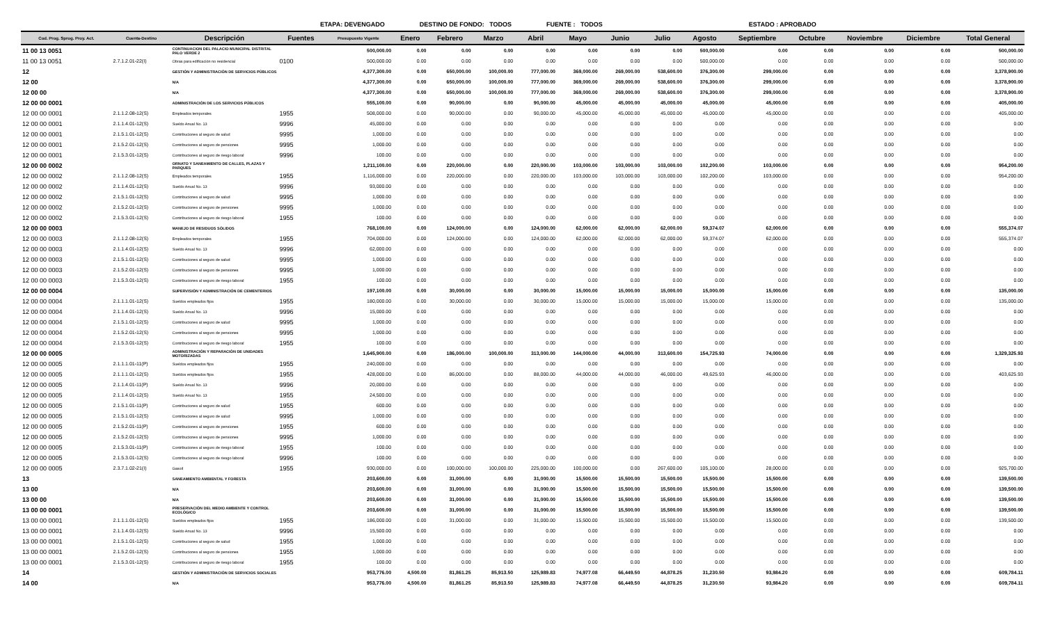ETAPA: DEVENGADO DESTINO DE FONDO: TODOS FUENTE : TODOS ESTADO : APROBADO
| Cod. Prog. Sprog. Proy. Act. | Cuenta-Destino | Descripción | Fuentes | Presupuesto Vigente | Enero | Febrero | Marzo | Abril | Mayo | Junio | Julio | Agosto | Septiembre | Octubre | Noviembre | Diciembre | Total General |
| --- | --- | --- | --- | --- | --- | --- | --- | --- | --- | --- | --- | --- | --- | --- | --- | --- | --- |
| 11 00 13 0051 | | CONTINUACION DEL PALACIO MUNICIPAL DISTRITAL PALO VERDE 2 | | 500,000.00 | 0.00 | 0.00 | 0.00 | 0.00 | 0.00 | 0.00 | 0.00 | 500,000.00 | 0.00 | 0.00 | 0.00 | 0.00 | 500,000.00 |
| 11 00 13 0051 | 2.7.1.2.01-22(I) | Obras para edificación no residencial | 0100 | 500,000.00 | 0.00 | 0.00 | 0.00 | 0.00 | 0.00 | 0.00 | 0.00 | 500,000.00 | 0.00 | 0.00 | 0.00 | 0.00 | 500,000.00 |
| 12 | | GESTIÓN Y ADMINISTRACIÓN DE SERVICIOS PÚBLICOS | | 4,377,300.00 | 0.00 | 650,000.00 | 100,000.00 | 777,000.00 | 369,000.00 | 269,000.00 | 538,600.00 | 376,300.00 | 299,000.00 | 0.00 | 0.00 | 0.00 | 3,378,900.00 |
| 12 00 | | N/A | | 4,377,300.00 | 0.00 | 650,000.00 | 100,000.00 | 777,000.00 | 369,000.00 | 269,000.00 | 538,600.00 | 376,300.00 | 299,000.00 | 0.00 | 0.00 | 0.00 | 3,378,900.00 |
| 12 00 00 | | N/A | | 4,377,300.00 | 0.00 | 650,000.00 | 100,000.00 | 777,000.00 | 369,000.00 | 269,000.00 | 538,600.00 | 376,300.00 | 299,000.00 | 0.00 | 0.00 | 0.00 | 3,378,900.00 |
| 12 00 00 0001 | | ADMINISTRACIÓN DE LOS SERVICIOS PÚBLICOS | | 555,100.00 | 0.00 | 90,000.00 | 0.00 | 90,000.00 | 45,000.00 | 45,000.00 | 45,000.00 | 45,000.00 | 45,000.00 | 0.00 | 0.00 | 0.00 | 405,000.00 |
| 12 00 00 0001 | 2.1.1.2.08-12(S) | Empleados temporales | 1955 | 508,000.00 | 0.00 | 90,000.00 | 0.00 | 90,000.00 | 45,000.00 | 45,000.00 | 45,000.00 | 45,000.00 | 45,000.00 | 0.00 | 0.00 | 0.00 | 405,000.00 |
| 12 00 00 0001 | 2.1.1.4.01-12(S) | Sueldo Anual No. 13 | 9996 | 45,000.00 | 0.00 | 0.00 | 0.00 | 0.00 | 0.00 | 0.00 | 0.00 | 0.00 | 0.00 | 0.00 | 0.00 | 0.00 | 0.00 |
| 12 00 00 0001 | 2.1.5.1.01-12(S) | Contribuciones al seguro de salud | 9995 | 1,000.00 | 0.00 | 0.00 | 0.00 | 0.00 | 0.00 | 0.00 | 0.00 | 0.00 | 0.00 | 0.00 | 0.00 | 0.00 | 0.00 |
| 12 00 00 0001 | 2.1.5.2.01-12(S) | Contribuciones al seguro de pensiones | 9995 | 1,000.00 | 0.00 | 0.00 | 0.00 | 0.00 | 0.00 | 0.00 | 0.00 | 0.00 | 0.00 | 0.00 | 0.00 | 0.00 | 0.00 |
| 12 00 00 0001 | 2.1.5.3.01-12(S) | Contribuciones al seguro de riesgo laboral | 9996 | 100.00 | 0.00 | 0.00 | 0.00 | 0.00 | 0.00 | 0.00 | 0.00 | 0.00 | 0.00 | 0.00 | 0.00 | 0.00 | 0.00 |
| 12 00 00 0002 | | ORNATO Y SANEAMIENTO DE CALLES, PLAZAS Y PARQUES | | 1,211,100.00 | 0.00 | 220,000.00 | 0.00 | 220,000.00 | 103,000.00 | 103,000.00 | 103,000.00 | 102,200.00 | 103,000.00 | 0.00 | 0.00 | 0.00 | 954,200.00 |
| 12 00 00 0002 | 2.1.1.2.08-12(S) | Empleados temporales | 1955 | 1,116,000.00 | 0.00 | 220,000.00 | 0.00 | 220,000.00 | 103,000.00 | 103,000.00 | 103,000.00 | 102,200.00 | 103,000.00 | 0.00 | 0.00 | 0.00 | 954,200.00 |
| 12 00 00 0002 | 2.1.1.4.01-12(S) | Sueldo Anual No. 13 | 9996 | 93,000.00 | 0.00 | 0.00 | 0.00 | 0.00 | 0.00 | 0.00 | 0.00 | 0.00 | 0.00 | 0.00 | 0.00 | 0.00 | 0.00 |
| 12 00 00 0002 | 2.1.5.1.01-12(S) | Contribuciones al seguro de salud | 9995 | 1,000.00 | 0.00 | 0.00 | 0.00 | 0.00 | 0.00 | 0.00 | 0.00 | 0.00 | 0.00 | 0.00 | 0.00 | 0.00 | 0.00 |
| 12 00 00 0002 | 2.1.5.2.01-12(S) | Contribuciones al seguro de pensiones | 9995 | 1,000.00 | 0.00 | 0.00 | 0.00 | 0.00 | 0.00 | 0.00 | 0.00 | 0.00 | 0.00 | 0.00 | 0.00 | 0.00 | 0.00 |
| 12 00 00 0002 | 2.1.5.3.01-12(S) | Contribuciones al seguro de riesgo laboral | 1955 | 100.00 | 0.00 | 0.00 | 0.00 | 0.00 | 0.00 | 0.00 | 0.00 | 0.00 | 0.00 | 0.00 | 0.00 | 0.00 | 0.00 |
| 12 00 00 0003 | | MANEJO DE RESIDUOS SÓLIDOS | | 768,100.00 | 0.00 | 124,000.00 | 0.00 | 124,000.00 | 62,000.00 | 62,000.00 | 62,000.00 | 59,374.07 | 62,000.00 | 0.00 | 0.00 | 0.00 | 555,374.07 |
| 12 00 00 0003 | 2.1.1.2.08-12(S) | Empleados temporales | 1955 | 704,000.00 | 0.00 | 124,000.00 | 0.00 | 124,000.00 | 62,000.00 | 62,000.00 | 62,000.00 | 59,374.07 | 62,000.00 | 0.00 | 0.00 | 0.00 | 555,374.07 |
| 12 00 00 0003 | 2.1.1.4.01-12(S) | Sueldo Anual No. 13 | 9996 | 62,000.00 | 0.00 | 0.00 | 0.00 | 0.00 | 0.00 | 0.00 | 0.00 | 0.00 | 0.00 | 0.00 | 0.00 | 0.00 | 0.00 |
| 12 00 00 0003 | 2.1.5.1.01-12(S) | Contribuciones al seguro de salud | 9995 | 1,000.00 | 0.00 | 0.00 | 0.00 | 0.00 | 0.00 | 0.00 | 0.00 | 0.00 | 0.00 | 0.00 | 0.00 | 0.00 | 0.00 |
| 12 00 00 0003 | 2.1.5.2.01-12(S) | Contribuciones al seguro de pensiones | 9995 | 1,000.00 | 0.00 | 0.00 | 0.00 | 0.00 | 0.00 | 0.00 | 0.00 | 0.00 | 0.00 | 0.00 | 0.00 | 0.00 | 0.00 |
| 12 00 00 0003 | 2.1.5.3.01-12(S) | Contribuciones al seguro de riesgo laboral | 1955 | 100.00 | 0.00 | 0.00 | 0.00 | 0.00 | 0.00 | 0.00 | 0.00 | 0.00 | 0.00 | 0.00 | 0.00 | 0.00 | 0.00 |
| 12 00 00 0004 | | SUPERVISIÓN Y ADMINISTRACIÓN DE CEMENTERIOS | | 197,100.00 | 0.00 | 30,000.00 | 0.00 | 30,000.00 | 15,000.00 | 15,000.00 | 15,000.00 | 15,000.00 | 15,000.00 | 0.00 | 0.00 | 0.00 | 135,000.00 |
| 12 00 00 0004 | 2.1.1.1.01-12(S) | Sueldos empleados fijos | 1955 | 180,000.00 | 0.00 | 30,000.00 | 0.00 | 30,000.00 | 15,000.00 | 15,000.00 | 15,000.00 | 15,000.00 | 15,000.00 | 0.00 | 0.00 | 0.00 | 135,000.00 |
| 12 00 00 0004 | 2.1.1.4.01-12(S) | Sueldo Anual No. 13 | 9996 | 15,000.00 | 0.00 | 0.00 | 0.00 | 0.00 | 0.00 | 0.00 | 0.00 | 0.00 | 0.00 | 0.00 | 0.00 | 0.00 | 0.00 |
| 12 00 00 0004 | 2.1.5.1.01-12(S) | Contribuciones al seguro de salud | 9995 | 1,000.00 | 0.00 | 0.00 | 0.00 | 0.00 | 0.00 | 0.00 | 0.00 | 0.00 | 0.00 | 0.00 | 0.00 | 0.00 | 0.00 |
| 12 00 00 0004 | 2.1.5.2.01-12(S) | Contribuciones al seguro de pensiones | 9995 | 1,000.00 | 0.00 | 0.00 | 0.00 | 0.00 | 0.00 | 0.00 | 0.00 | 0.00 | 0.00 | 0.00 | 0.00 | 0.00 | 0.00 |
| 12 00 00 0004 | 2.1.5.3.01-12(S) | Contribuciones al seguro de riesgo laboral | 1955 | 100.00 | 0.00 | 0.00 | 0.00 | 0.00 | 0.00 | 0.00 | 0.00 | 0.00 | 0.00 | 0.00 | 0.00 | 0.00 | 0.00 |
| 12 00 00 0005 | | ADMINISTRACIÓN Y REPARACIÓN DE UNIDADES MOTORIZADAS | | 1,645,900.00 | 0.00 | 186,000.00 | 100,000.00 | 313,000.00 | 144,000.00 | 44,000.00 | 313,600.00 | 154,725.93 | 74,000.00 | 0.00 | 0.00 | 0.00 | 1,329,325.93 |
| 12 00 00 0005 | 2.1.1.1.01-11(P) | Sueldos empleados fijos | 1955 | 240,000.00 | 0.00 | 0.00 | 0.00 | 0.00 | 0.00 | 0.00 | 0.00 | 0.00 | 0.00 | 0.00 | 0.00 | 0.00 | 0.00 |
| 12 00 00 0005 | 2.1.1.1.01-12(S) | Sueldos empleados fijos | 1955 | 428,000.00 | 0.00 | 86,000.00 | 0.00 | 88,000.00 | 44,000.00 | 44,000.00 | 46,000.00 | 49,625.93 | 46,000.00 | 0.00 | 0.00 | 0.00 | 403,625.93 |
| 12 00 00 0005 | 2.1.1.4.01-11(P) | Sueldo Anual No. 13 | 9996 | 20,000.00 | 0.00 | 0.00 | 0.00 | 0.00 | 0.00 | 0.00 | 0.00 | 0.00 | 0.00 | 0.00 | 0.00 | 0.00 | 0.00 |
| 12 00 00 0005 | 2.1.1.4.01-12(S) | Sueldo Anual No. 13 | 1955 | 24,500.00 | 0.00 | 0.00 | 0.00 | 0.00 | 0.00 | 0.00 | 0.00 | 0.00 | 0.00 | 0.00 | 0.00 | 0.00 | 0.00 |
| 12 00 00 0005 | 2.1.5.1.01-11(P) | Contribuciones al seguro de salud | 1955 | 600.00 | 0.00 | 0.00 | 0.00 | 0.00 | 0.00 | 0.00 | 0.00 | 0.00 | 0.00 | 0.00 | 0.00 | 0.00 | 0.00 |
| 12 00 00 0005 | 2.1.5.1.01-12(S) | Contribuciones al seguro de salud | 9995 | 1,000.00 | 0.00 | 0.00 | 0.00 | 0.00 | 0.00 | 0.00 | 0.00 | 0.00 | 0.00 | 0.00 | 0.00 | 0.00 | 0.00 |
| 12 00 00 0005 | 2.1.5.2.01-11(P) | Contribuciones al seguro de pensiones | 1955 | 600.00 | 0.00 | 0.00 | 0.00 | 0.00 | 0.00 | 0.00 | 0.00 | 0.00 | 0.00 | 0.00 | 0.00 | 0.00 | 0.00 |
| 12 00 00 0005 | 2.1.5.2.01-12(S) | Contribuciones al seguro de pensiones | 9995 | 1,000.00 | 0.00 | 0.00 | 0.00 | 0.00 | 0.00 | 0.00 | 0.00 | 0.00 | 0.00 | 0.00 | 0.00 | 0.00 | 0.00 |
| 12 00 00 0005 | 2.1.5.3.01-11(P) | Contribuciones al seguro de riesgo laboral | 1955 | 100.00 | 0.00 | 0.00 | 0.00 | 0.00 | 0.00 | 0.00 | 0.00 | 0.00 | 0.00 | 0.00 | 0.00 | 0.00 | 0.00 |
| 12 00 00 0005 | 2.1.5.3.01-12(S) | Contribuciones al seguro de riesgo laboral | 9996 | 100.00 | 0.00 | 0.00 | 0.00 | 0.00 | 0.00 | 0.00 | 0.00 | 0.00 | 0.00 | 0.00 | 0.00 | 0.00 | 0.00 |
| 12 00 00 0005 | 2.3.7.1.02-21(I) | Gasoil | 1955 | 930,000.00 | 0.00 | 100,000.00 | 100,000.00 | 225,000.00 | 100,000.00 | 0.00 | 267,600.00 | 105,100.00 | 28,000.00 | 0.00 | 0.00 | 0.00 | 925,700.00 |
| 13 | | SANEAMIENTO AMBIENTAL Y FORESTA | | 203,600.00 | 0.00 | 31,000.00 | 0.00 | 31,000.00 | 15,500.00 | 15,500.00 | 15,500.00 | 15,500.00 | 15,500.00 | 0.00 | 0.00 | 0.00 | 139,500.00 |
| 13 00 | | N/A | | 203,600.00 | 0.00 | 31,000.00 | 0.00 | 31,000.00 | 15,500.00 | 15,500.00 | 15,500.00 | 15,500.00 | 15,500.00 | 0.00 | 0.00 | 0.00 | 139,500.00 |
| 13 00 00 | | N/A | | 203,600.00 | 0.00 | 31,000.00 | 0.00 | 31,000.00 | 15,500.00 | 15,500.00 | 15,500.00 | 15,500.00 | 15,500.00 | 0.00 | 0.00 | 0.00 | 139,500.00 |
| 13 00 00 0001 | | PRESERVACIÓN DEL MEDIO AMBIENTE Y CONTROL ECOLÓGICO | | 203,600.00 | 0.00 | 31,000.00 | 0.00 | 31,000.00 | 15,500.00 | 15,500.00 | 15,500.00 | 15,500.00 | 15,500.00 | 0.00 | 0.00 | 0.00 | 139,500.00 |
| 13 00 00 0001 | 2.1.1.1.01-12(S) | Sueldos empleados fijos | 1955 | 186,000.00 | 0.00 | 31,000.00 | 0.00 | 31,000.00 | 15,500.00 | 15,500.00 | 15,500.00 | 15,500.00 | 15,500.00 | 0.00 | 0.00 | 0.00 | 139,500.00 |
| 13 00 00 0001 | 2.1.1.4.01-12(S) | Sueldo Anual No. 13 | 9996 | 15,500.00 | 0.00 | 0.00 | 0.00 | 0.00 | 0.00 | 0.00 | 0.00 | 0.00 | 0.00 | 0.00 | 0.00 | 0.00 | 0.00 |
| 13 00 00 0001 | 2.1.5.1.01-12(S) | Contribuciones al seguro de salud | 1955 | 1,000.00 | 0.00 | 0.00 | 0.00 | 0.00 | 0.00 | 0.00 | 0.00 | 0.00 | 0.00 | 0.00 | 0.00 | 0.00 | 0.00 |
| 13 00 00 0001 | 2.1.5.2.01-12(S) | Contribuciones al seguro de pensiones | 1955 | 1,000.00 | 0.00 | 0.00 | 0.00 | 0.00 | 0.00 | 0.00 | 0.00 | 0.00 | 0.00 | 0.00 | 0.00 | 0.00 | 0.00 |
| 13 00 00 0001 | 2.1.5.3.01-12(S) | Contribuciones al seguro de riesgo laboral | 1955 | 100.00 | 0.00 | 0.00 | 0.00 | 0.00 | 0.00 | 0.00 | 0.00 | 0.00 | 0.00 | 0.00 | 0.00 | 0.00 | 0.00 |
| 14 | | GESTIÓN Y ADMINISTRACIÓN DE SERVICIOS SOCIALES | | 953,776.00 | 4,500.00 | 81,861.25 | 85,913.50 | 125,989.83 | 74,977.08 | 66,449.50 | 44,878.25 | 31,230.50 | 93,984.20 | 0.00 | 0.00 | 0.00 | 609,784.11 |
| 14 00 | | N/A | | 953,776.00 | 4,500.00 | 81,861.25 | 85,913.50 | 125,989.83 | 74,977.08 | 66,449.50 | 44,878.25 | 31,230.50 | 93,984.20 | 0.00 | 0.00 | 0.00 | 609,784.11 |